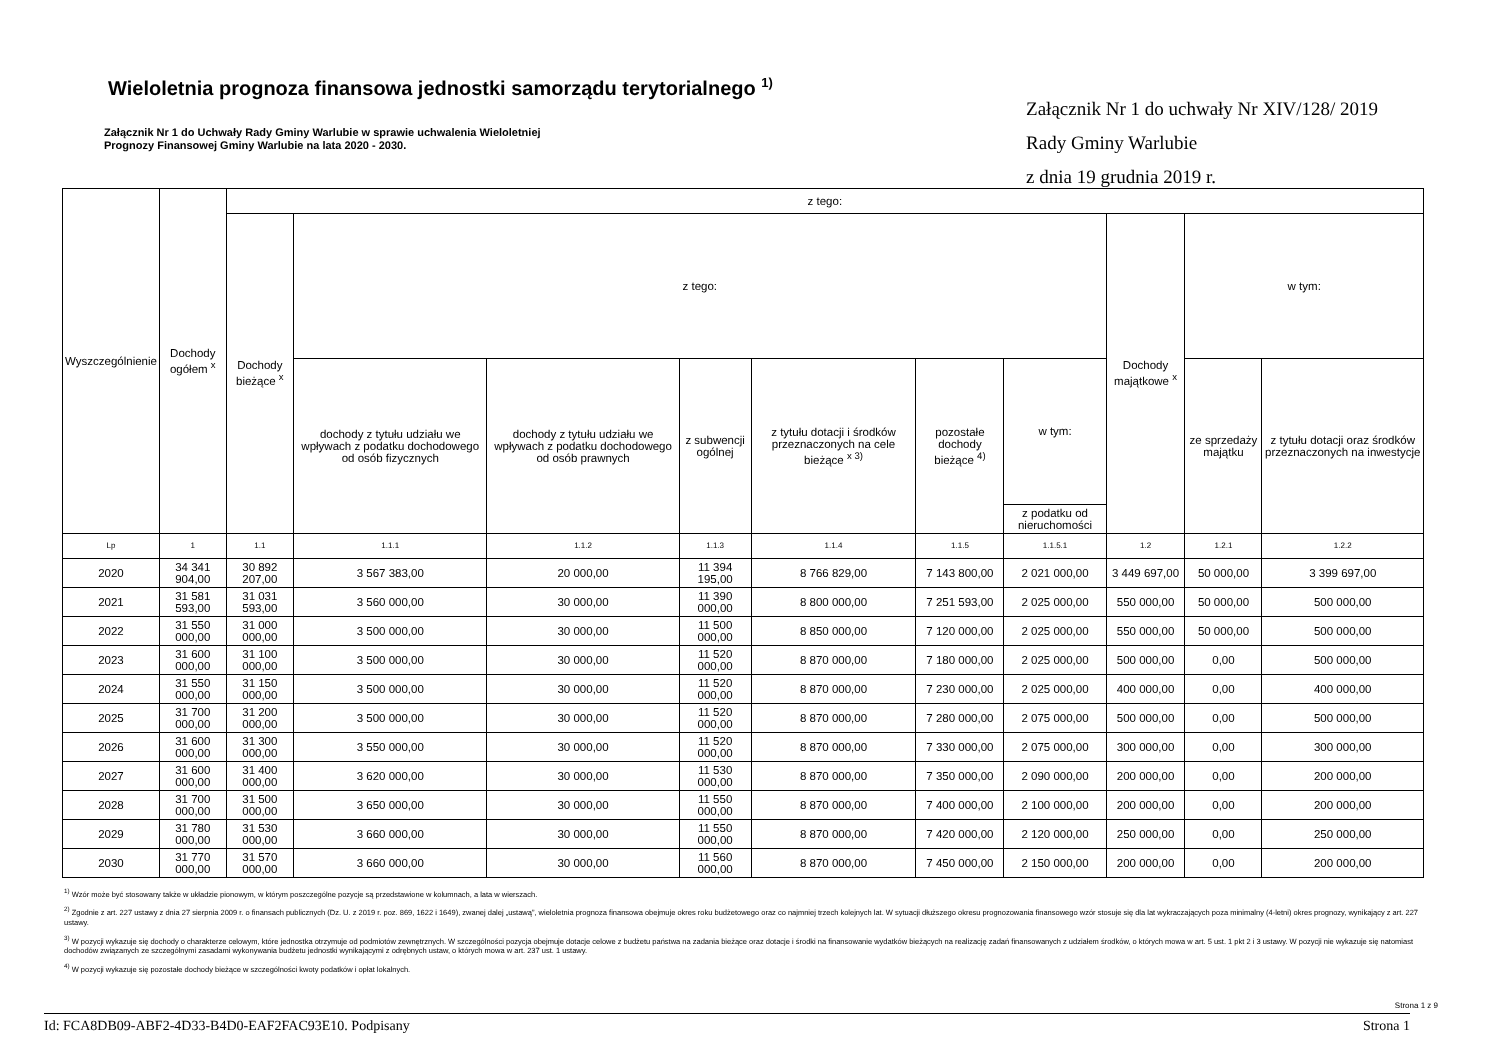Wieloletnia prognoza finansowa jednostki samorządu terytorialnego <sup>1)</sup>
Załącznik Nr 1 do Uchwały Rady Gminy Warlubie w sprawie uchwalenia Wieloletniej
Prognozy Finansowej Gminy Warlubie na lata 2020 - 2030.
Załącznik Nr 1 do uchwały Nr XIV/128/ 2019
Rady Gminy Warlubie
z dnia 19 grudnia 2019 r.
| Wyszczególnienie | Dochody ogółem <sup>x</sup> | z tego: | | | | | | | | | |
| --- | --- | --- | --- | --- | --- | --- | --- | --- | --- | --- | --- |
| | | Dochody bieżące <sup>x</sup> | z tego: | | | | | | Dochody majątkowe <sup>x</sup> | w tym: | |
| | | | dochody z tytułu udziału we wpływach z podatku dochodowego od osób fizycznych | dochody z tytułu udziału we wpływach z podatku dochodowego od osób prawnych | z subwencji ogólnej | z tytułu dotacji i środków przeznaczonych na cele bieżące <sup>x 3)</sup> | pozostałe dochody bieżące <sup>4)</sup> | w tym: | | ze sprzedaży majątku | z tytułu dotacji oraz środków przeznaczonych na inwestycje |
| | | | | | | | | z podatku od nieruchomości | | | |
| Lp | 1 | 1.1 | 1.1.1 | 1.1.2 | 1.1.3 | 1.1.4 | 1.1.5 | 1.1.5.1 | 1.2 | 1.2.1 | 1.2.2 |
| 2020 | 34 341 904,00 | 30 892 207,00 | 3 567 383,00 | 20 000,00 | 11 394 195,00 | 8 766 829,00 | 7 143 800,00 | 2 021 000,00 | 3 449 697,00 | 50 000,00 | 3 399 697,00 |
| 2021 | 31 581 593,00 | 31 031 593,00 | 3 560 000,00 | 30 000,00 | 11 390 000,00 | 8 800 000,00 | 7 251 593,00 | 2 025 000,00 | 550 000,00 | 50 000,00 | 500 000,00 |
| 2022 | 31 550 000,00 | 31 000 000,00 | 3 500 000,00 | 30 000,00 | 11 500 000,00 | 8 850 000,00 | 7 120 000,00 | 2 025 000,00 | 550 000,00 | 50 000,00 | 500 000,00 |
| 2023 | 31 600 000,00 | 31 100 000,00 | 3 500 000,00 | 30 000,00 | 11 520 000,00 | 8 870 000,00 | 7 180 000,00 | 2 025 000,00 | 500 000,00 | 0,00 | 500 000,00 |
| 2024 | 31 550 000,00 | 31 150 000,00 | 3 500 000,00 | 30 000,00 | 11 520 000,00 | 8 870 000,00 | 7 230 000,00 | 2 025 000,00 | 400 000,00 | 0,00 | 400 000,00 |
| 2025 | 31 700 000,00 | 31 200 000,00 | 3 500 000,00 | 30 000,00 | 11 520 000,00 | 8 870 000,00 | 7 280 000,00 | 2 075 000,00 | 500 000,00 | 0,00 | 500 000,00 |
| 2026 | 31 600 000,00 | 31 300 000,00 | 3 550 000,00 | 30 000,00 | 11 520 000,00 | 8 870 000,00 | 7 330 000,00 | 2 075 000,00 | 300 000,00 | 0,00 | 300 000,00 |
| 2027 | 31 600 000,00 | 31 400 000,00 | 3 620 000,00 | 30 000,00 | 11 530 000,00 | 8 870 000,00 | 7 350 000,00 | 2 090 000,00 | 200 000,00 | 0,00 | 200 000,00 |
| 2028 | 31 700 000,00 | 31 500 000,00 | 3 650 000,00 | 30 000,00 | 11 550 000,00 | 8 870 000,00 | 7 400 000,00 | 2 100 000,00 | 200 000,00 | 0,00 | 200 000,00 |
| 2029 | 31 780 000,00 | 31 530 000,00 | 3 660 000,00 | 30 000,00 | 11 550 000,00 | 8 870 000,00 | 7 420 000,00 | 2 120 000,00 | 250 000,00 | 0,00 | 250 000,00 |
| 2030 | 31 770 000,00 | 31 570 000,00 | 3 660 000,00 | 30 000,00 | 11 560 000,00 | 8 870 000,00 | 7 450 000,00 | 2 150 000,00 | 200 000,00 | 0,00 | 200 000,00 |
<sup>1)</sup> Wzór może być stosowany także w układzie pionowym, w którym poszczególne pozycje są przedstawione w kolumnach, a lata w wierszach.
<sup>2)</sup> Zgodnie z art. 227 ustawy z dnia 27 sierpnia 2009 r. o finansach publicznych (Dz. U. z 2019 r. poz. 869, 1622 i 1649), zwanej dalej „ustawą”, wieloletnia prognoza finansowa obejmuje okres roku budżetowego oraz co najmniej trzech kolejnych lat. W sytuacji dłuższego okresu prognozowania finansowego wzór stosuje się dla lat wykraczających poza minimalny (4-letni) okres prognozy, wynikający z art. 227 ustawy.
<sup>3)</sup> W pozycji wykazuje się dochody o charakterze celowym, które jednostka otrzymuje od podmiotów zewnętrznych. W szczególności pozycja obejmuje dotacje celowe z budżetu państwa na zadania bieżące oraz dotacje i środki na finansowanie wydatków bieżących na realizację zadań finansowanych z udziałem środków, o których mowa w art. 5 ust. 1 pkt 2 i 3 ustawy. W pozycji nie wykazuje się natomiast dochodów związanych ze szczególnymi zasadami wykonywania budżetu jednostki wynikającymi z odrębnych ustaw, o których mowa w art. 237 ust. 1 ustawy.
<sup>4)</sup> W pozycji wykazuje się pozostałe dochody bieżące w szczególności kwoty podatków i opłat lokalnych.
Strona 1 z 9
Id: FCA8DB09-ABF2-4D33-B4D0-EAF2FAC93E10. Podpisany Strona 1